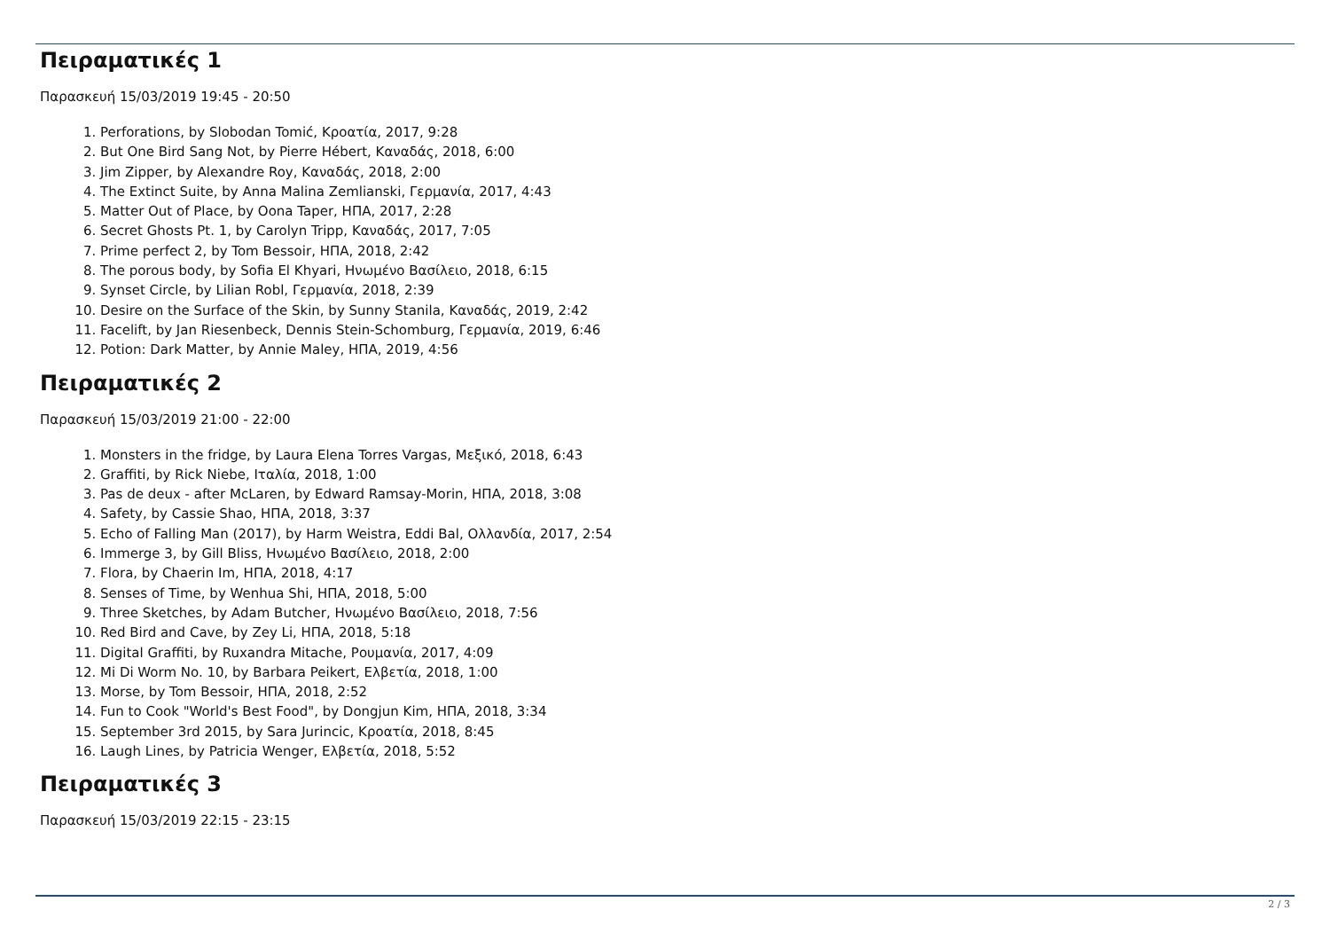Πειραματικές 1
Παρασκευή 15/03/2019 19:45 - 20:50
1. Perforations, by Slobodan Tomić, Κροατία, 2017, 9:28
2. But One Bird Sang Not, by Pierre Hébert, Καναδάς, 2018, 6:00
3. Jim Zipper, by Alexandre Roy, Καναδάς, 2018, 2:00
4. The Extinct Suite, by Anna Malina Zemlianski, Γερμανία, 2017, 4:43
5. Matter Out of Place, by Oona Taper, ΗΠΑ, 2017, 2:28
6. Secret Ghosts Pt. 1, by Carolyn Tripp, Καναδάς, 2017, 7:05
7. Prime perfect 2, by Tom Bessoir, ΗΠΑ, 2018, 2:42
8. The porous body, by Sofia El Khyari, Ηνωμένο Βασίλειο, 2018, 6:15
9. Synset Circle, by Lilian Robl, Γερμανία, 2018, 2:39
10. Desire on the Surface of the Skin, by Sunny Stanila, Καναδάς, 2019, 2:42
11. Facelift, by Jan Riesenbeck, Dennis Stein-Schomburg, Γερμανία, 2019, 6:46
12. Potion: Dark Matter, by Annie Maley, ΗΠΑ, 2019, 4:56
Πειραματικές 2
Παρασκευή 15/03/2019 21:00 - 22:00
1. Monsters in the fridge, by Laura Elena Torres Vargas, Μεξικό, 2018, 6:43
2. Graffiti, by Rick Niebe, Ιταλία, 2018, 1:00
3. Pas de deux - after McLaren, by Edward Ramsay-Morin, ΗΠΑ, 2018, 3:08
4. Safety, by Cassie Shao, ΗΠΑ, 2018, 3:37
5. Echo of Falling Man (2017), by Harm Weistra, Eddi Bal, Ολλανδία, 2017, 2:54
6. Immerge 3, by Gill Bliss, Ηνωμένο Βασίλειο, 2018, 2:00
7. Flora, by Chaerin Im, ΗΠΑ, 2018, 4:17
8. Senses of Time, by Wenhua Shi, ΗΠΑ, 2018, 5:00
9. Three Sketches, by Adam Butcher, Ηνωμένο Βασίλειο, 2018, 7:56
10. Red Bird and Cave, by Zey Li, ΗΠΑ, 2018, 5:18
11. Digital Graffiti, by Ruxandra Mitache, Ρουμανία, 2017, 4:09
12. Mi Di Worm No. 10, by Barbara Peikert, Ελβετία, 2018, 1:00
13. Morse, by Tom Bessoir, ΗΠΑ, 2018, 2:52
14. Fun to Cook "World's Best Food", by Dongjun Kim, ΗΠΑ, 2018, 3:34
15. September 3rd 2015, by Sara Jurincic, Κροατία, 2018, 8:45
16. Laugh Lines, by Patricia Wenger, Ελβετία, 2018, 5:52
Πειραματικές 3
Παρασκευή 15/03/2019 22:15 - 23:15
2 / 3